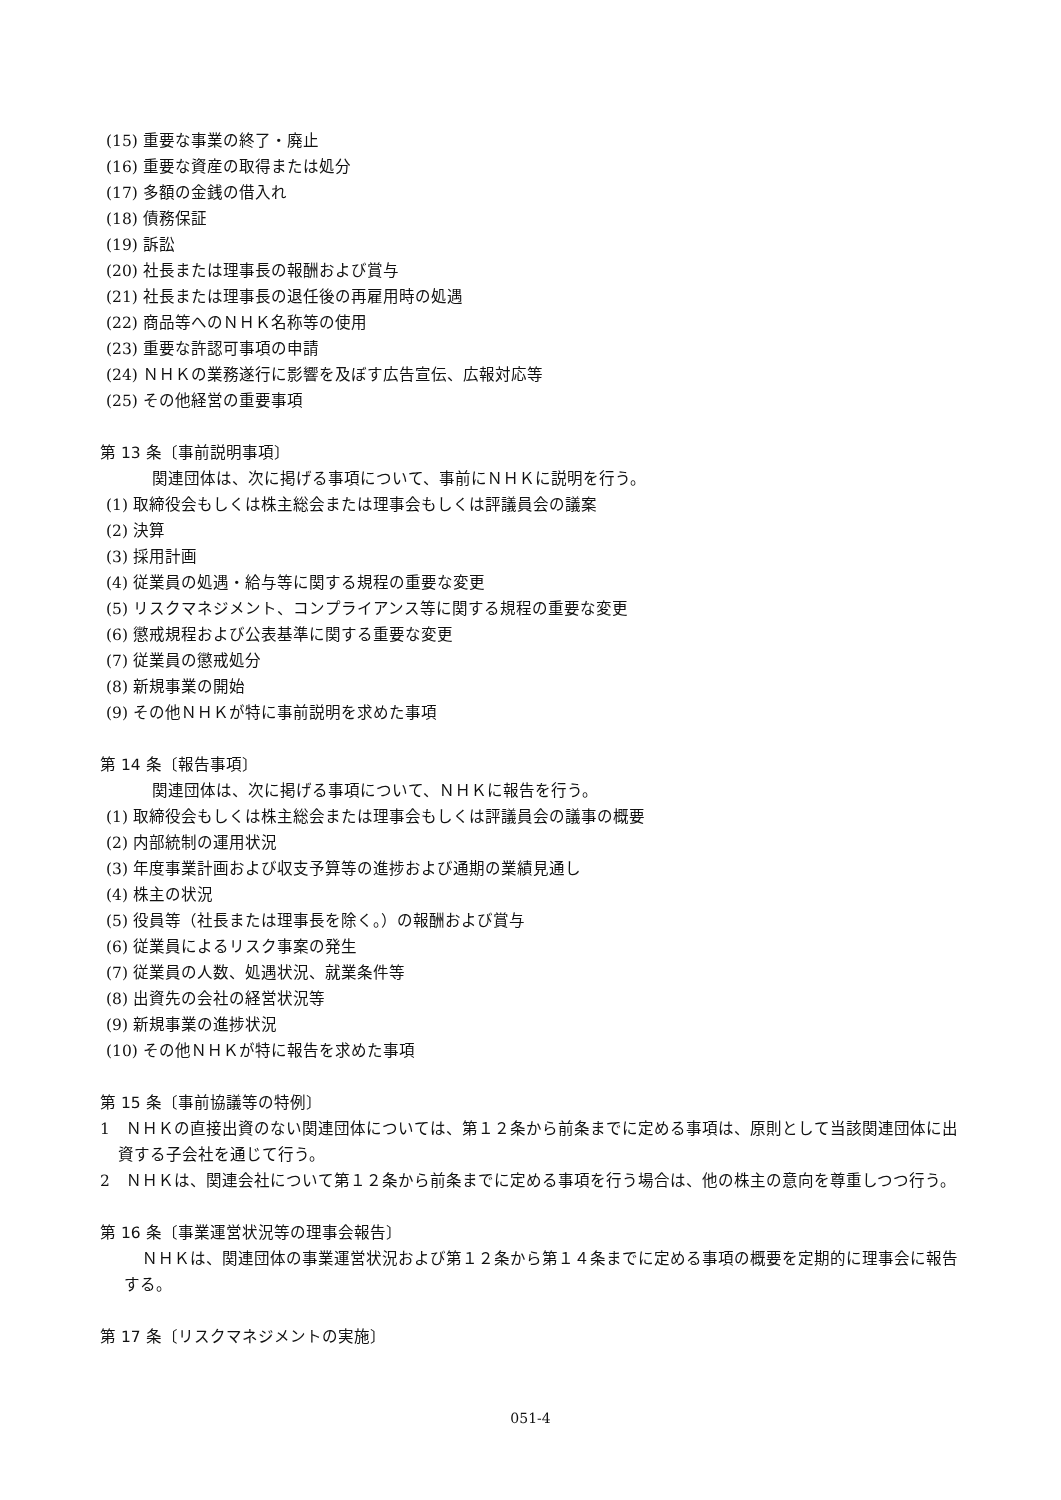(15) 重要な事業の終了・廃止
(16) 重要な資産の取得または処分
(17) 多額の金銭の借入れ
(18) 債務保証
(19) 訴訟
(20) 社長または理事長の報酬および賞与
(21) 社長または理事長の退任後の再雇用時の処遇
(22) 商品等へのＮＨＫ名称等の使用
(23) 重要な許認可事項の申請
(24) ＮＨＫの業務遂行に影響を及ぼす広告宣伝、広報対応等
(25) その他経営の重要事項
第 13 条〔事前説明事項〕
関連団体は、次に掲げる事項について、事前にＮＨＫに説明を行う。
(1) 取締役会もしくは株主総会または理事会もしくは評議員会の議案
(2) 決算
(3) 採用計画
(4) 従業員の処遇・給与等に関する規程の重要な変更
(5) リスクマネジメント、コンプライアンス等に関する規程の重要な変更
(6) 懲戒規程および公表基準に関する重要な変更
(7) 従業員の懲戒処分
(8) 新規事業の開始
(9) その他ＮＨＫが特に事前説明を求めた事項
第 14 条〔報告事項〕
関連団体は、次に掲げる事項について、ＮＨＫに報告を行う。
(1) 取締役会もしくは株主総会または理事会もしくは評議員会の議事の概要
(2) 内部統制の運用状況
(3) 年度事業計画および収支予算等の進捗および通期の業績見通し
(4) 株主の状況
(5) 役員等（社長または理事長を除く。）の報酬および賞与
(6) 従業員によるリスク事案の発生
(7) 従業員の人数、処遇状況、就業条件等
(8) 出資先の会社の経営状況等
(9) 新規事業の進捗状況
(10) その他ＮＨＫが特に報告を求めた事項
第 15 条〔事前協議等の特例〕
1　ＮＨＫの直接出資のない関連団体については、第１２条から前条までに定める事項は、原則として当該関連団体に出資する子会社を通じて行う。
2　ＮＨＫは、関連会社について第１２条から前条までに定める事項を行う場合は、他の株主の意向を尊重しつつ行う。
第 16 条〔事業運営状況等の理事会報告〕
ＮＨＫは、関連団体の事業運営状況および第１２条から第１４条までに定める事項の概要を定期的に理事会に報告する。
第 17 条〔リスクマネジメントの実施〕
051-4